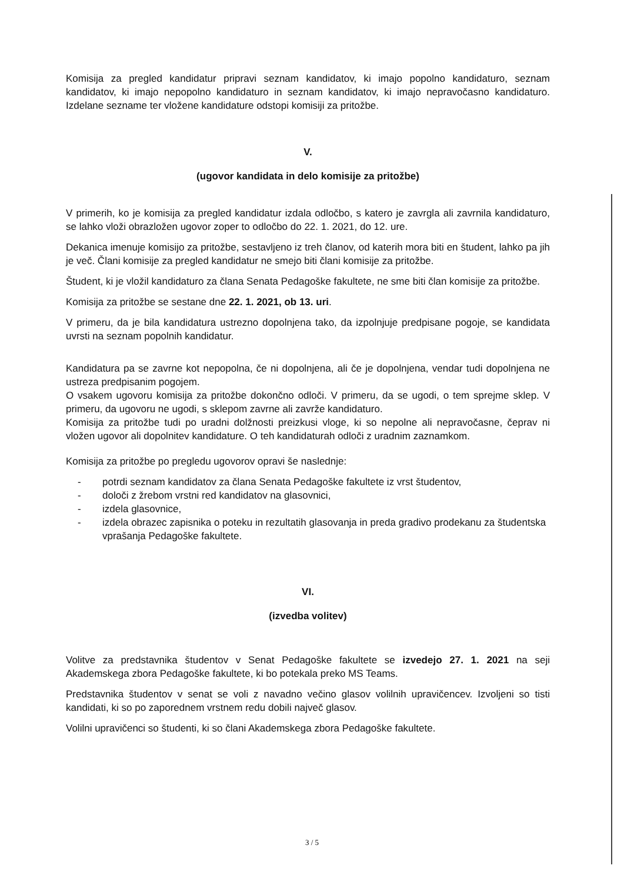Komisija za pregled kandidatur pripravi seznam kandidatov, ki imajo popolno kandidaturo, seznam kandidatov, ki imajo nepopolno kandidaturo in seznam kandidatov, ki imajo nepravočasno kandidaturo. Izdelane sezname ter vložene kandidature odstopi komisiji za pritožbe.
V.
(ugovor kandidata in delo komisije za pritožbe)
V primerih, ko je komisija za pregled kandidatur izdala odločbo, s katero je zavrgla ali zavrnila kandidaturo, se lahko vloži obrazložen ugovor zoper to odločbo do 22. 1. 2021, do 12. ure.
Dekanica imenuje komisijo za pritožbe, sestavljeno iz treh članov, od katerih mora biti en študent, lahko pa jih je več. Člani komisije za pregled kandidatur ne smejo biti člani komisije za pritožbe.
Študent, ki je vložil kandidaturo za člana Senata Pedagoške fakultete, ne sme biti član komisije za pritožbe.
Komisija za pritožbe se sestane dne 22. 1. 2021, ob 13. uri.
V primeru, da je bila kandidatura ustrezno dopolnjena tako, da izpolnjuje predpisane pogoje, se kandidata uvrsti na seznam popolnih kandidatur.
Kandidatura pa se zavrne kot nepopolna, če ni dopolnjena, ali če je dopolnjena, vendar tudi dopolnjena ne ustreza predpisanim pogojem.
O vsakem ugovoru komisija za pritožbe dokončno odloči. V primeru, da se ugodi, o tem sprejme sklep. V primeru, da ugovoru ne ugodi, s sklepom zavrne ali zavrže kandidaturo.
Komisija za pritožbe tudi po uradni dolžnosti preizkusi vloge, ki so nepolne ali nepravočasne, čeprav ni vložen ugovor ali dopolnitev kandidature. O teh kandidaturah odloči z uradnim zaznamkom.
Komisija za pritožbe po pregledu ugovorov opravi še naslednje:
- potrdi seznam kandidatov za člana Senata Pedagoške fakultete iz vrst študentov,
- določi z žrebom vrstni red kandidatov na glasovnici,
- izdela glasovnice,
- izdela obrazec zapisnika o poteku in rezultatih glasovanja in preda gradivo prodekanu za študentska vprašanja Pedagoške fakultete.
VI.
(izvedba volitev)
Volitve za predstavnika študentov v Senat Pedagoške fakultete se izvedejo 27. 1. 2021 na seji Akademskega zbora Pedagoške fakultete, ki bo potekala preko MS Teams.
Predstavnika študentov v senat se voli z navadno večino glasov volilnih upravičencev. Izvoljeni so tisti kandidati, ki so po zaporednem vrstnem redu dobili največ glasov.
Volilni upravičenci so študenti, ki so člani Akademskega zbora Pedagoške fakultete.
3 / 5